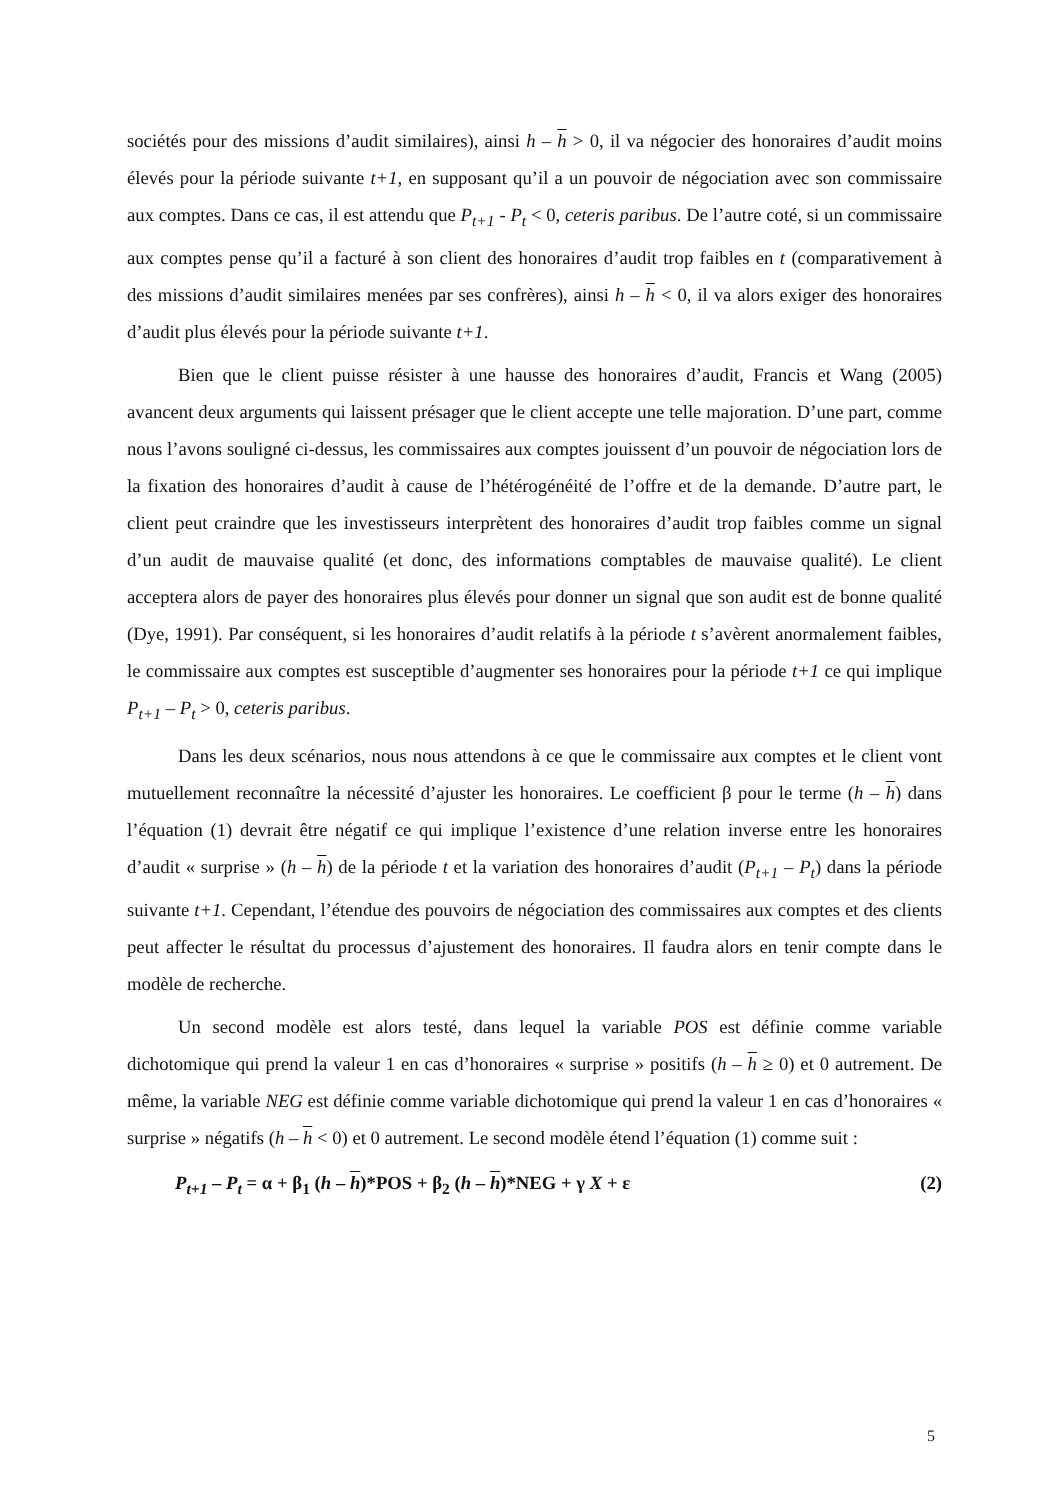sociétés pour des missions d’audit similaires), ainsi h – h > 0, il va négocier des honoraires d’audit moins élevés pour la période suivante t+1, en supposant qu’il a un pouvoir de négociation avec son commissaire aux comptes. Dans ce cas, il est attendu que P<sub>t+1</sub> - P<sub>t</sub> < 0, ceteris paribus. De l’autre coté, si un commissaire aux comptes pense qu’il a facturé à son client des honoraires d’audit trop faibles en t (comparativement à des missions d’audit similaires menées par ses confrères), ainsi h – h < 0, il va alors exiger des honoraires d’audit plus élevés pour la période suivante t+1.
Bien que le client puisse résister à une hausse des honoraires d’audit, Francis et Wang (2005) avancent deux arguments qui laissent présager que le client accepte une telle majoration. D’une part, comme nous l’avons souligné ci-dessus, les commissaires aux comptes jouissent d’un pouvoir de négociation lors de la fixation des honoraires d’audit à cause de l’hétérogénéité de l’offre et de la demande. D’autre part, le client peut craindre que les investisseurs interprètent des honoraires d’audit trop faibles comme un signal d’un audit de mauvaise qualité (et donc, des informations comptables de mauvaise qualité). Le client acceptera alors de payer des honoraires plus élevés pour donner un signal que son audit est de bonne qualité (Dye, 1991). Par conséquent, si les honoraires d’audit relatifs à la période t s’avèrent anormalement faibles, le commissaire aux comptes est susceptible d’augmenter ses honoraires pour la période t+1 ce qui implique P<sub>t+1</sub> – P<sub>t</sub> > 0, ceteris paribus.
Dans les deux scénarios, nous nous attendons à ce que le commissaire aux comptes et le client vont mutuellement reconnaître la nécessité d’ajuster les honoraires. Le coefficient β pour le terme (h – h) dans l’équation (1) devrait être négatif ce qui implique l’existence d’une relation inverse entre les honoraires d’audit « surprise » (h – h) de la période t et la variation des honoraires d’audit (P<sub>t+1</sub> – P<sub>t</sub>) dans la période suivante t+1. Cependant, l’étendue des pouvoirs de négociation des commissaires aux comptes et des clients peut affecter le résultat du processus d’ajustement des honoraires. Il faudra alors en tenir compte dans le modèle de recherche.
Un second modèle est alors testé, dans lequel la variable POS est définie comme variable dichotomique qui prend la valeur 1 en cas d’honoraires « surprise » positifs (h – h ≥ 0) et 0 autrement. De même, la variable NEG est définie comme variable dichotomique qui prend la valeur 1 en cas d’honoraires « surprise » négatifs (h – h < 0) et 0 autrement. Le second modèle étend l’équation (1) comme suit :
P<sub>t+1</sub> – P<sub>t</sub> = α + β<sub>1</sub> (h – h)*POS + β<sub>2</sub> (h – h)*NEG + γ X + ε (2)
5